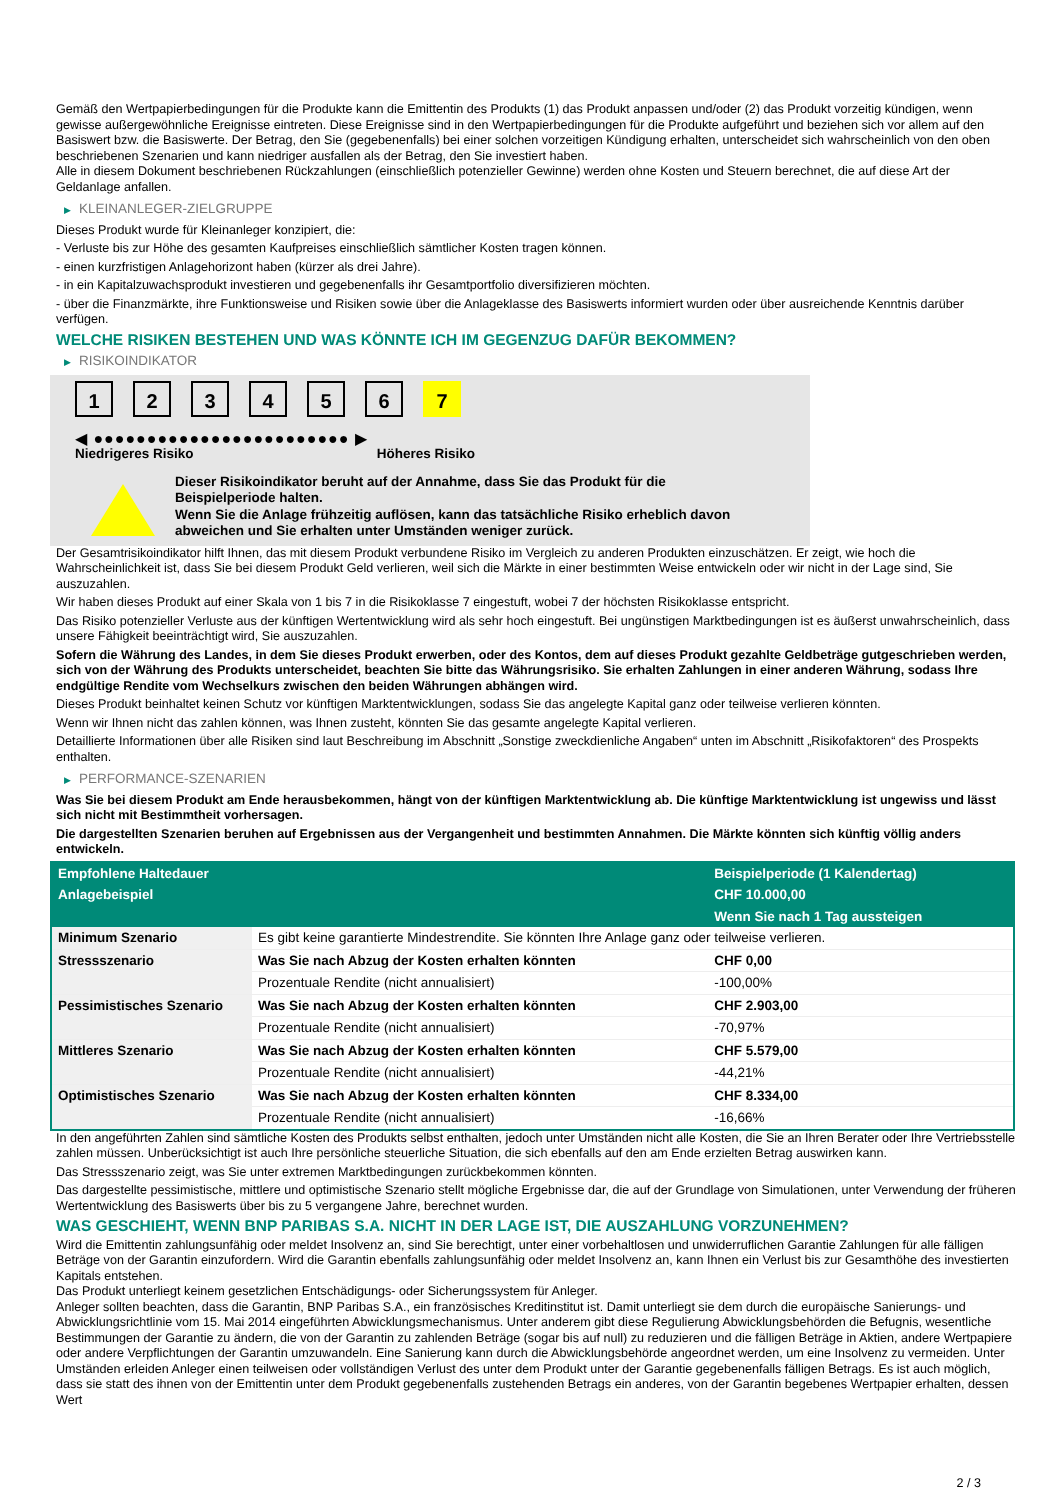Gemäß den Wertpapierbedingungen für die Produkte kann die Emittentin des Produkts (1) das Produkt anpassen und/oder (2) das Produkt vorzeitig kündigen, wenn gewisse außergewöhnliche Ereignisse eintreten. Diese Ereignisse sind in den Wertpapierbedingungen für die Produkte aufgeführt und beziehen sich vor allem auf den Basiswert bzw. die Basiswerte. Der Betrag, den Sie (gegebenenfalls) bei einer solchen vorzeitigen Kündigung erhalten, unterscheidet sich wahrscheinlich von den oben beschriebenen Szenarien und kann niedriger ausfallen als der Betrag, den Sie investiert haben.
Alle in diesem Dokument beschriebenen Rückzahlungen (einschließlich potenzieller Gewinne) werden ohne Kosten und Steuern berechnet, die auf diese Art der Geldanlage anfallen.
▶ KLEINANLEGER-ZIELGRUPPE
Dieses Produkt wurde für Kleinanleger konzipiert, die:
- Verluste bis zur Höhe des gesamten Kaufpreises einschließlich sämtlicher Kosten tragen können.
- einen kurzfristigen Anlagehorizont haben (kürzer als drei Jahre).
- in ein Kapitalzuwachsprodukt investieren und gegebenenfalls ihr Gesamtportfolio diversifizieren möchten.
- über die Finanzmärkte, ihre Funktionsweise und Risiken sowie über die Anlageklasse des Basiswerts informiert wurden oder über ausreichende Kenntnis darüber verfügen.
WELCHE RISIKEN BESTEHEN UND WAS KÖNNTE ICH IM GEGENZUG DAFÜR BEKOMMEN?
▶ RISIKOINDIKATOR
1 2 3 4 5 6 7
◀ ●●●●●●●●●●●●●●●●●●●●●●●● ▶
Niedrigeres Risiko Höheres Risiko
Dieser Risikoindikator beruht auf der Annahme, dass Sie das Produkt für die
Beispielperiode halten.
Wenn Sie die Anlage frühzeitig auflösen, kann das tatsächliche Risiko erheblich davon
abweichen und Sie erhalten unter Umständen weniger zurück.
Der Gesamtrisikoindikator hilft Ihnen, das mit diesem Produkt verbundene Risiko im Vergleich zu anderen Produkten einzuschätzen. Er zeigt, wie hoch die Wahrscheinlichkeit ist, dass Sie bei diesem Produkt Geld verlieren, weil sich die Märkte in einer bestimmten Weise entwickeln oder wir nicht in der Lage sind, Sie auszuzahlen.
Wir haben dieses Produkt auf einer Skala von 1 bis 7 in die Risikoklasse 7 eingestuft, wobei 7 der höchsten Risikoklasse entspricht.
Das Risiko potenzieller Verluste aus der künftigen Wertentwicklung wird als sehr hoch eingestuft. Bei ungünstigen Marktbedingungen ist es äußerst unwahrscheinlich, dass unsere Fähigkeit beeinträchtigt wird, Sie auszuzahlen.
Sofern die Währung des Landes, in dem Sie dieses Produkt erwerben, oder des Kontos, dem auf dieses Produkt gezahlte Geldbeträge gutgeschrieben werden, sich von der Währung des Produkts unterscheidet, beachten Sie bitte das Währungsrisiko. Sie erhalten Zahlungen in einer anderen Währung, sodass Ihre endgültige Rendite vom Wechselkurs zwischen den beiden Währungen abhängen wird.
Dieses Produkt beinhaltet keinen Schutz vor künftigen Marktentwicklungen, sodass Sie das angelegte Kapital ganz oder teilweise verlieren könnten.
Wenn wir Ihnen nicht das zahlen können, was Ihnen zusteht, könnten Sie das gesamte angelegte Kapital verlieren.
Detaillierte Informationen über alle Risiken sind laut Beschreibung im Abschnitt „Sonstige zweckdienliche Angaben“ unten im Abschnitt „Risikofaktoren“ des Prospekts enthalten.
▶ PERFORMANCE-SZENARIEN
Was Sie bei diesem Produkt am Ende herausbekommen, hängt von der künftigen Marktentwicklung ab. Die künftige Marktentwicklung ist ungewiss und lässt sich nicht mit Bestimmtheit vorhersagen.
Die dargestellten Szenarien beruhen auf Ergebnissen aus der Vergangenheit und bestimmten Annahmen. Die Märkte könnten sich künftig völlig anders entwickeln.
| Empfohlene Haltedauer | | Beispielperiode (1 Kalendertag) |
| --- | --- | --- |
| Anlagebeispiel | | CHF 10.000,00 |
| | | Wenn Sie nach 1 Tag aussteigen |
| Minimum Szenario | Es gibt keine garantierte Mindestrendite. Sie könnten Ihre Anlage ganz oder teilweise verlieren. | |
| Stressszenario | Was Sie nach Abzug der Kosten erhalten könnten | CHF 0,00 |
| | Prozentuale Rendite (nicht annualisiert) | -100,00% |
| Pessimistisches Szenario | Was Sie nach Abzug der Kosten erhalten könnten | CHF 2.903,00 |
| | Prozentuale Rendite (nicht annualisiert) | -70,97% |
| Mittleres Szenario | Was Sie nach Abzug der Kosten erhalten könnten | CHF 5.579,00 |
| | Prozentuale Rendite (nicht annualisiert) | -44,21% |
| Optimistisches Szenario | Was Sie nach Abzug der Kosten erhalten könnten | CHF 8.334,00 |
| | Prozentuale Rendite (nicht annualisiert) | -16,66% |
In den angeführten Zahlen sind sämtliche Kosten des Produkts selbst enthalten, jedoch unter Umständen nicht alle Kosten, die Sie an Ihren Berater oder Ihre Vertriebsstelle zahlen müssen. Unberücksichtigt ist auch Ihre persönliche steuerliche Situation, die sich ebenfalls auf den am Ende erzielten Betrag auswirken kann.
Das Stressszenario zeigt, was Sie unter extremen Marktbedingungen zurückbekommen könnten.
Das dargestellte pessimistische, mittlere und optimistische Szenario stellt mögliche Ergebnisse dar, die auf der Grundlage von Simulationen, unter Verwendung der früheren Wertentwicklung des Basiswerts über bis zu 5 vergangene Jahre, berechnet wurden.
WAS GESCHIEHT, WENN BNP PARIBAS S.A. NICHT IN DER LAGE IST, DIE AUSZAHLUNG VORZUNEHMEN?
Wird die Emittentin zahlungsunfähig oder meldet Insolvenz an, sind Sie berechtigt, unter einer vorbehaltlosen und unwiderruflichen Garantie Zahlungen für alle fälligen Beträge von der Garantin einzufordern. Wird die Garantin ebenfalls zahlungsunfähig oder meldet Insolvenz an, kann Ihnen ein Verlust bis zur Gesamthöhe des investierten Kapitals entstehen.
Das Produkt unterliegt keinem gesetzlichen Entschädigungs- oder Sicherungssystem für Anleger.
Anleger sollten beachten, dass die Garantin, BNP Paribas S.A., ein französisches Kreditinstitut ist. Damit unterliegt sie dem durch die europäische Sanierungs- und Abwicklungsrichtlinie vom 15. Mai 2014 eingeführten Abwicklungsmechanismus. Unter anderem gibt diese Regulierung Abwicklungsbehörden die Befugnis, wesentliche Bestimmungen der Garantie zu ändern, die von der Garantin zu zahlenden Beträge (sogar bis auf null) zu reduzieren und die fälligen Beträge in Aktien, andere Wertpapiere oder andere Verpflichtungen der Garantin umzuwandeln. Eine Sanierung kann durch die Abwicklungsbehörde angeordnet werden, um eine Insolvenz zu vermeiden. Unter Umständen erleiden Anleger einen teilweisen oder vollständigen Verlust des unter dem Produkt unter der Garantie gegebenenfalls fälligen Betrags. Es ist auch möglich, dass sie statt des ihnen von der Emittentin unter dem Produkt gegebenenfalls zustehenden Betrags ein anderes, von der Garantin begebenes Wertpapier erhalten, dessen Wert
2 / 3